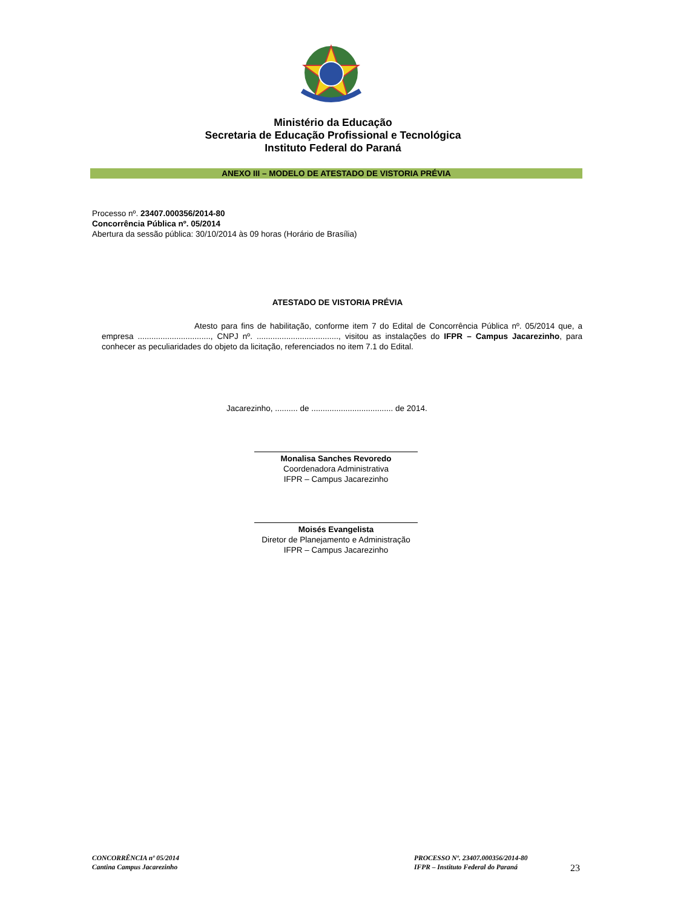Ministério da Educação
Secretaria de Educação Profissional e Tecnológica
Instituto Federal do Paraná
ANEXO III – MODELO DE ATESTADO DE VISTORIA PRÉVIA
Processo nº. 23407.000356/2014-80
Concorrência Pública nº. 05/2014
Abertura da sessão pública: 30/10/2014 às 09 horas (Horário de Brasília)
ATESTADO DE VISTORIA PRÉVIA
Atesto para fins de habilitação, conforme item 7 do Edital de Concorrência Pública nº. 05/2014 que, a empresa ................................, CNPJ nº. ...................................., visitou as instalações do IFPR – Campus Jacarezinho, para conhecer as peculiaridades do objeto da licitação, referenciados no item 7.1 do Edital.
Jacarezinho, .......... de .................................... de 2014.
Monalisa Sanches Revoredo
Coordenadora Administrativa
IFPR – Campus Jacarezinho
Moisés Evangelista
Diretor de Planejamento e Administração
IFPR – Campus Jacarezinho
CONCORRÊNCIA nº 05/2014
Cantina Campus Jacarezinho
PROCESSO Nº. 23407.000356/2014-80
IFPR – Instituto Federal do Paraná
23